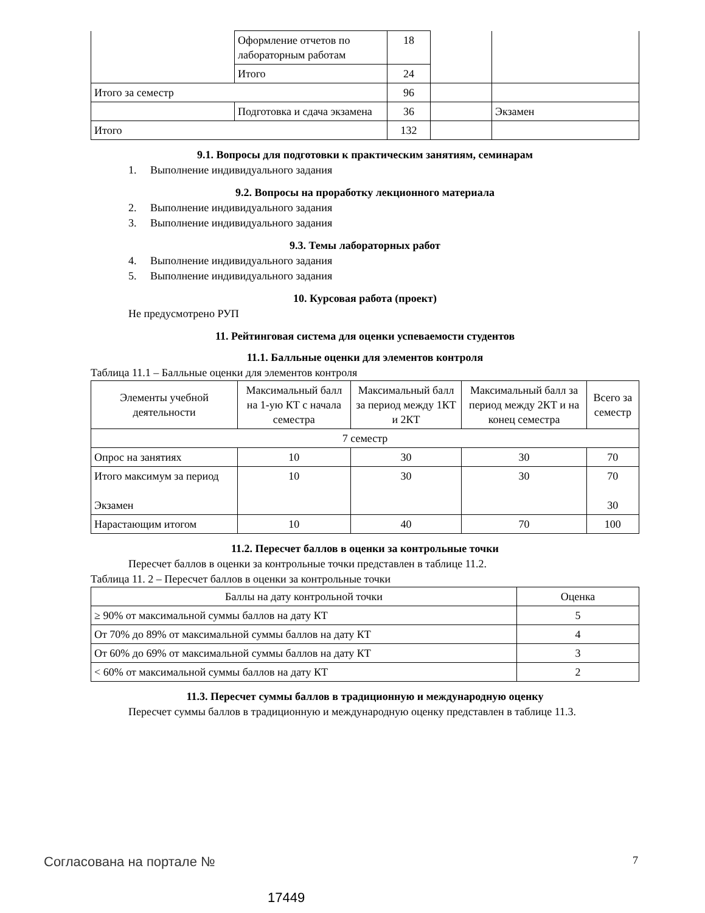| | Оформление отчетов по лабораторным работам | 18 | | |
| | Итого | 24 | | |
| Итого за семестр | | 96 | | |
| | Подготовка и сдача экзамена | 36 | | Экзамен |
| Итого | | 132 | | |
9.1. Вопросы для подготовки к практическим занятиям, семинарам
1. Выполнение индивидуального задания
9.2. Вопросы на проработку лекционного материала
2. Выполнение индивидуального задания
3. Выполнение индивидуального задания
9.3. Темы лабораторных работ
4. Выполнение индивидуального задания
5. Выполнение индивидуального задания
10. Курсовая работа (проект)
Не предусмотрено РУП
11. Рейтинговая система для оценки успеваемости студентов
11.1. Балльные оценки для элементов контроля
Таблица 11.1 – Балльные оценки для элементов контроля
| Элементы учебной деятельности | Максимальный балл на 1-ую КТ с начала семестра | Максимальный балл за период между 1КТ и 2КТ | Максимальный балл за период между 2КТ и на конец семестра | Всего за семестр |
| 7 семестр | | | | |
| Опрос на занятиях | 10 | 30 | 30 | 70 |
| Итого максимум за период Экзамен | 10 | 30 | 30 | 70 30 |
| Нарастающим итогом | 10 | 40 | 70 | 100 |
11.2. Пересчет баллов в оценки за контрольные точки
Пересчет баллов в оценки за контрольные точки представлен в таблице 11.2.
Таблица 11. 2 – Пересчет баллов в оценки за контрольные точки
| Баллы на дату контрольной точки | Оценка |
| ≥ 90% от максимальной суммы баллов на дату КТ | 5 |
| От 70% до 89% от максимальной суммы баллов на дату КТ | 4 |
| От 60% до 69% от максимальной суммы баллов на дату КТ | 3 |
| < 60% от максимальной суммы баллов на дату КТ | 2 |
11.3. Пересчет суммы баллов в традиционную и международную оценку
Пересчет суммы баллов в традиционную и международную оценку представлен в таблице 11.3.
Согласована на портале № 7
17449